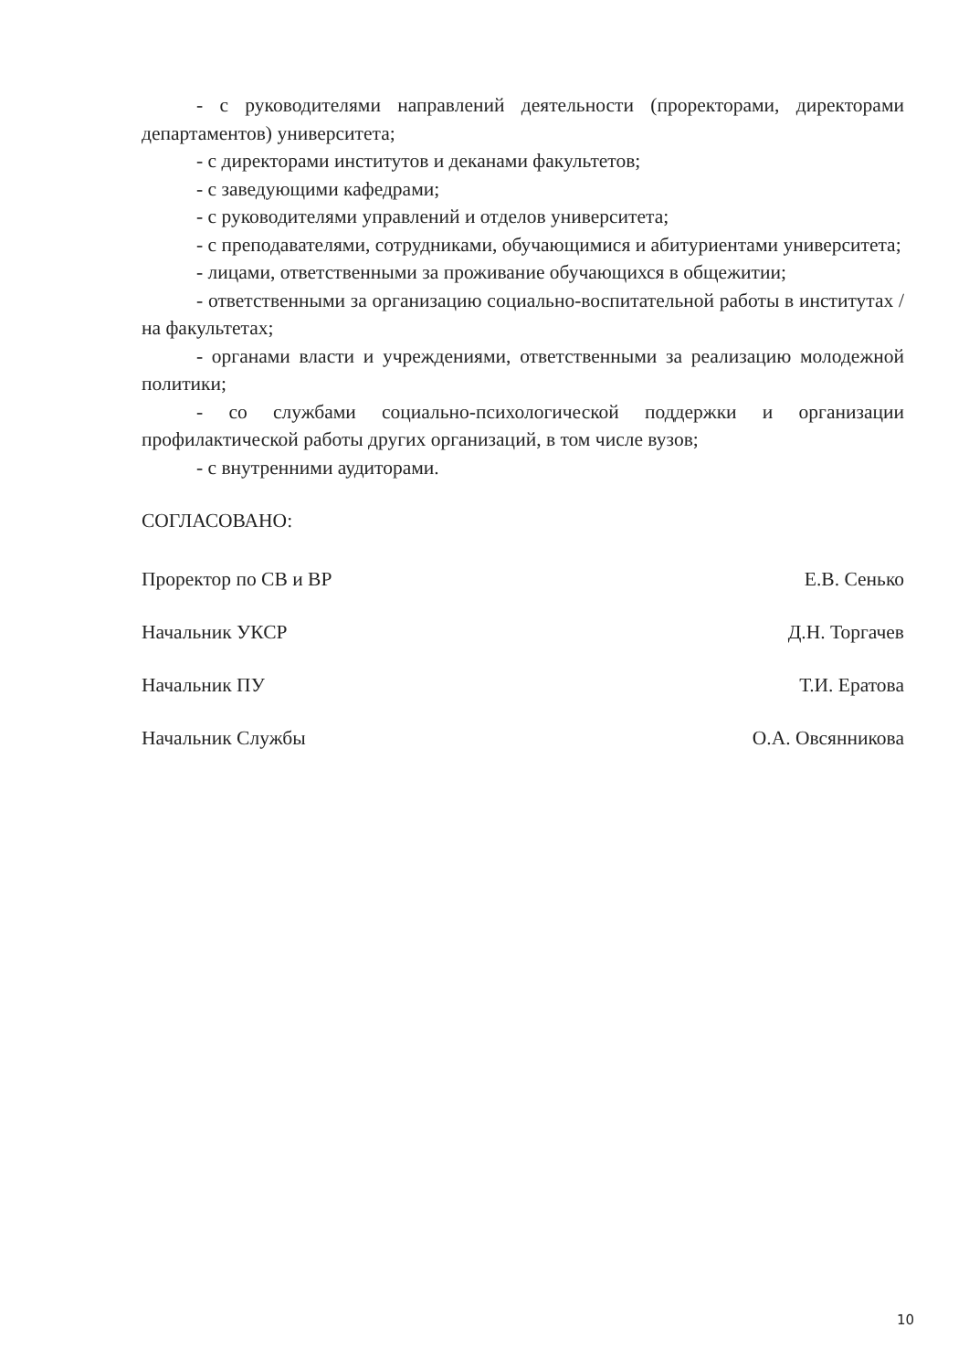- с руководителями направлений деятельности (проректорами, директорами департаментов) университета;
- с директорами институтов и деканами факультетов;
- с заведующими кафедрами;
- с руководителями управлений и отделов университета;
- с преподавателями, сотрудниками, обучающимися и абитуриентами университета;
- лицами, ответственными за проживание обучающихся в общежитии;
- ответственными за организацию социально-воспитательной работы в институтах /на факультетах;
- органами власти и учреждениями, ответственными за реализацию молодежной политики;
- со службами социально-психологической поддержки и организации профилактической работы других организаций, в том числе вузов;
- с внутренними аудиторами.
СОГЛАСОВАНО:
Проректор по СВ и ВР Е.В. Сенько
Начальник УКСР Д.Н. Торгачев
Начальник ПУ Т.И. Ератова
Начальник Службы О.А. Овсянникова
10